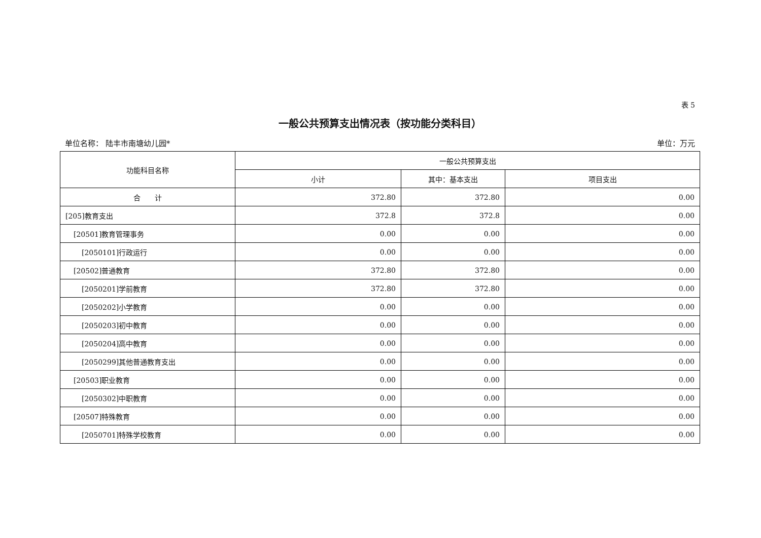表 5
一般公共预算支出情况表（按功能分类科目）
单位名称： 陆丰市南塘幼儿园* 单位：万元
| 功能科目名称 | 一般公共预算支出 | | |
| --- | --- | --- | --- |
| | 小计 | 其中：基本支出 | 项目支出 |
| 合 计 | 372.80 | 372.80 | 0.00 |
| [205]教育支出 | 372.8 | 372.8 | 0.00 |
| [20501]教育管理事务 | 0.00 | 0.00 | 0.00 |
| [2050101]行政运行 | 0.00 | 0.00 | 0.00 |
| [20502]普通教育 | 372.80 | 372.80 | 0.00 |
| [2050201]学前教育 | 372.80 | 372.80 | 0.00 |
| [2050202]小学教育 | 0.00 | 0.00 | 0.00 |
| [2050203]初中教育 | 0.00 | 0.00 | 0.00 |
| [2050204]高中教育 | 0.00 | 0.00 | 0.00 |
| [2050299]其他普通教育支出 | 0.00 | 0.00 | 0.00 |
| [20503]职业教育 | 0.00 | 0.00 | 0.00 |
| [2050302]中职教育 | 0.00 | 0.00 | 0.00 |
| [20507]特殊教育 | 0.00 | 0.00 | 0.00 |
| [2050701]特殊学校教育 | 0.00 | 0.00 | 0.00 |